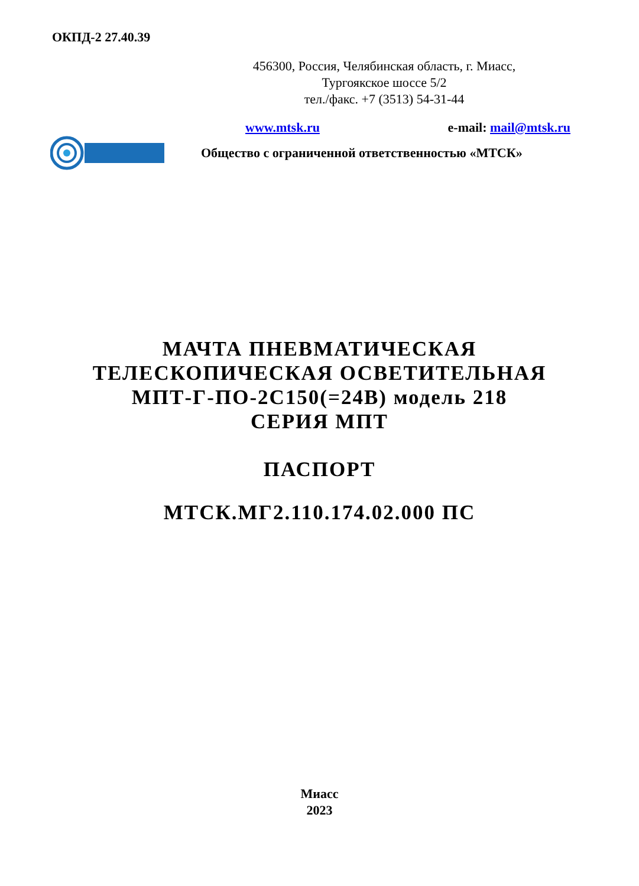ОКПД-2 27.40.39
456300, Россия, Челябинская область, г. Миасс,
Тургоякское шоссе 5/2
тел./факс. +7 (3513) 54-31-44
www.mtsk.ru e-mail: mail@mtsk.ru
Общество с ограниченной ответственностью «МТСК»
МАЧТА ПНЕВМАТИЧЕСКАЯ
ТЕЛЕСКОПИЧЕСКАЯ ОСВЕТИТЕЛЬНАЯ
МПТ-Г-ПО-2С150(=24В) модель 218
СЕРИЯ МПТ
ПАСПОРТ
МТСК.МГ2.110.174.02.000 ПС
Миасс
2023